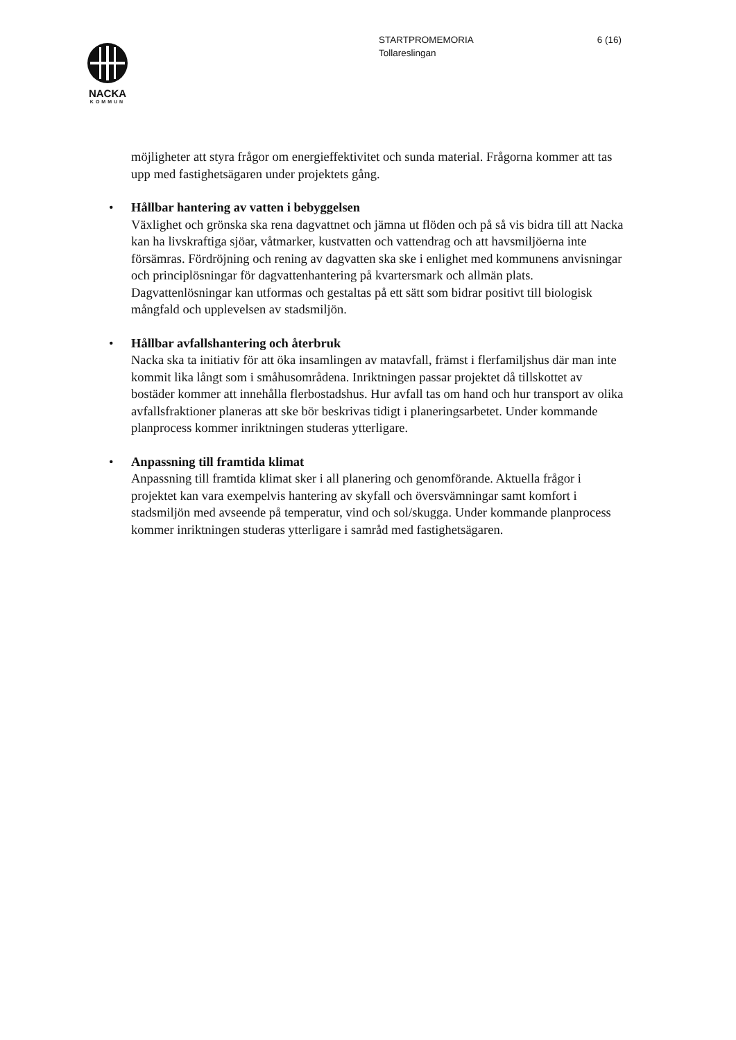NACKA
KOMMUN
STARTPROMEMORIA 6 (16)
Tollareslingan
möjligheter att styra frågor om energieffektivitet och sunda material. Frågorna kommer att tas upp med fastighetsägaren under projektets gång.
• Hållbar hantering av vatten i bebyggelsen
Växlighet och grönska ska rena dagvattnet och jämna ut flöden och på så vis bidra till att Nacka kan ha livskraftiga sjöar, våtmarker, kustvatten och vattendrag och att havsmiljöerna inte försämras. Fördröjning och rening av dagvatten ska ske i enlighet med kommunens anvisningar och principlösningar för dagvattenhantering på kvartersmark och allmän plats. Dagvattenlösningar kan utformas och gestaltas på ett sätt som bidrar positivt till biologisk mångfald och upplevelsen av stadsmiljön.
• Hållbar avfallshantering och återbruk
Nacka ska ta initiativ för att öka insamlingen av matavfall, främst i flerfamiljshus där man inte kommit lika långt som i småhusområdena. Inriktningen passar projektet då tillskottet av bostäder kommer att innehålla flerbostadshus. Hur avfall tas om hand och hur transport av olika avfallsfraktioner planeras att ske bör beskrivas tidigt i planeringsarbetet. Under kommande planprocess kommer inriktningen studeras ytterligare.
• Anpassning till framtida klimat
Anpassning till framtida klimat sker i all planering och genomförande. Aktuella frågor i projektet kan vara exempelvis hantering av skyfall och översvämningar samt komfort i stadsmiljön med avseende på temperatur, vind och sol/skugga. Under kommande planprocess kommer inriktningen studeras ytterligare i samråd med fastighetsägaren.